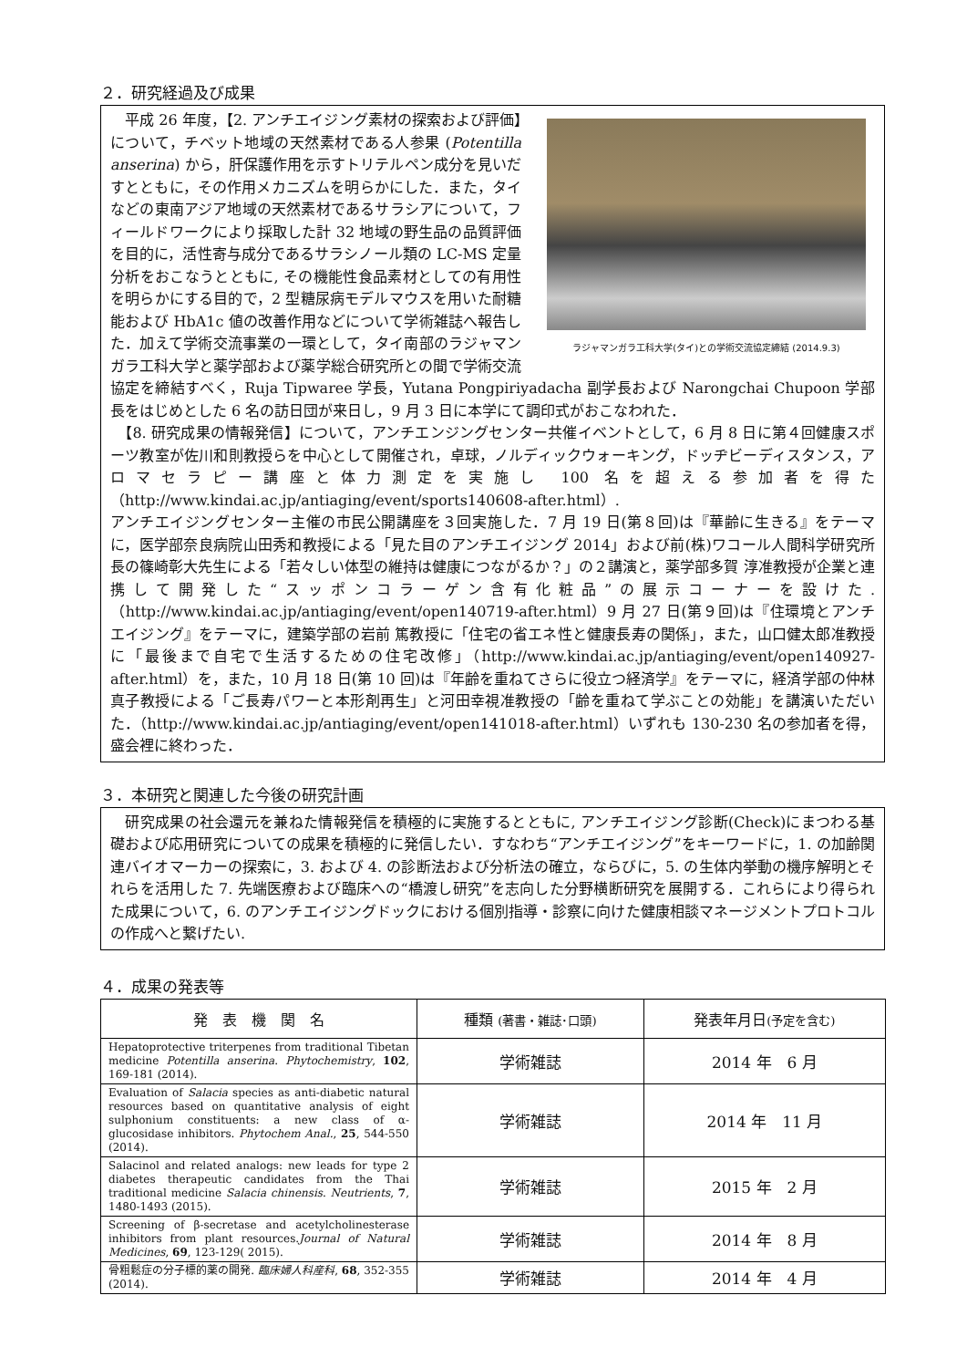２．研究経過及び成果
ラジャマンガラ工科大学(タイ)との学術交流協定締結 (2014.9.3)
　平成 26 年度，【2. アンチエイジング素材の探索および評価】について，チベット地域の天然素材である人参果 (Potentilla anserina) から，肝保護作用を示すトリテルペン成分を見いだすとともに，その作用メカニズムを明らかにした．また，タイなどの東南アジア地域の天然素材であるサラシアについて，フィールドワークにより採取した計 32 地域の野生品の品質評価を目的に，活性寄与成分であるサラシノール類の LC-MS 定量分析をおこなうとともに, その機能性食品素材としての有用性を明らかにする目的で，2 型糖尿病モデルマウスを用いた耐糖能および HbA1c 値の改善作用などについて学術雑誌へ報告した．加えて学術交流事業の一環として，タイ南部のラジャマンガラ工科大学と薬学部および薬学総合研究所との間で学術交流協定を締結すべく，Ruja Tipwaree 学長，Yutana Pongpiriyadacha 副学長および Narongchai Chupoon 学部長をはじめとした 6 名の訪日団が来日し，9 月 3 日に本学にて調印式がおこなわれた．
　【8. 研究成果の情報発信】について，アンチエンジングセンター共催イベントとして，6 月 8 日に第４回健康スポーツ教室が佐川和則教授らを中心として開催され，卓球，ノルディックウォーキング，ドッヂビーディスタンス，アロマセラピー講座と体力測定を実施し 100 名を超える参加者を得た（http://www.kindai.ac.jp/antiaging/event/sports140608-after.html）.
アンチエイジングセンター主催の市民公開講座を３回実施した．7 月 19 日(第８回)は『華齢に生きる』をテーマに，医学部奈良病院山田秀和教授による「見た目のアンチエイジング 2014」および前(株)ワコール人間科学研究所長の篠崎彰大先生による「若々しい体型の維持は健康につながるか？」の２講演と，薬学部多賀 淳准教授が企業と連携して開発した“スッポンコラーゲン含有化粧品”の展示コーナーを設けた.（http://www.kindai.ac.jp/antiaging/event/open140719-after.html）9 月 27 日(第９回)は『住環境とアンチエイジング』をテーマに，建築学部の岩前 篤教授に「住宅の省エネ性と健康長寿の関係」，また，山口健太郎准教授に「最後まで自宅で生活するための住宅改修」（http://www.kindai.ac.jp/antiaging/event/open140927-after.html）を，また，10 月 18 日(第 10 回)は『年齢を重ねてさらに役立つ経済学』をテーマに，経済学部の仲林真子教授による「ご長寿パワーと本形剤再生」と河田幸視准教授の「齢を重ねて学ぶことの効能」を講演いただいた．（http://www.kindai.ac.jp/antiaging/event/open141018-after.html）いずれも 130-230 名の参加者を得，盛会裡に終わった．
３．本研究と関連した今後の研究計画
　研究成果の社会還元を兼ねた情報発信を積極的に実施するとともに, アンチエイジング診断(Check)にまつわる基礎および応用研究についての成果を積極的に発信したい．すなわち“アンチエイジング”をキーワードに，1. の加齢関連バイオマーカーの探索に，3. および 4. の診断法および分析法の確立，ならびに，5. の生体内挙動の機序解明とそれらを活用した 7. 先端医療および臨床への“橋渡し研究”を志向した分野横断研究を展開する．これらにより得られた成果について，6. のアンチエイジングドックにおける個別指導・診察に向けた健康相談マネージメントプロトコルの作成へと繋げたい.
４．成果の発表等
| 発 表 機 関 名 | 種類 (著書・雑誌･口頭) | 発表年月日 (予定を含む) |
| --- | --- | --- |
| Hepatoprotective triterpenes from traditional Tibetan medicine Potentilla anserina . Phytochemistry , 102 , 169-181 (2014). | 学術雑誌 | 2014 年 6 月 |
| Evaluation of Salacia species as anti-diabetic natural resources based on quantitative analysis of eight sulphonium constituents: a new class of α-glucosidase inhibitors. Phytochem Anal. , 25 , 544-550 (2014). | 学術雑誌 | 2014 年 11 月 |
| Salacinol and related analogs: new leads for type 2 diabetes therapeutic candidates from the Thai traditional medicine Salacia chinensis . Neutrients , 7 , 1480-1493 (2015). | 学術雑誌 | 2015 年 2 月 |
| Screening of β-secretase and acetylcholinesterase inhibitors from plant resources. Journal of Natural Medicines , 69 , 123-129( 2015). | 学術雑誌 | 2014 年 8 月 |
| 骨粗鬆症の分子標的薬の開発. 臨床婦人科産科 , 68 , 352-355 (2014). | 学術雑誌 | 2014 年 4 月 |